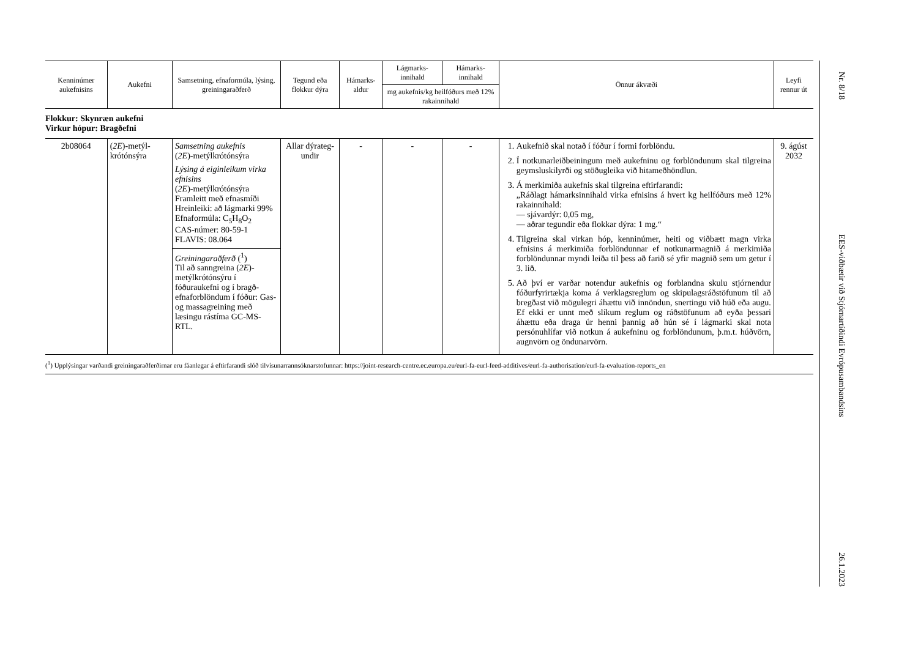| Kenninúmer aukefnisins | Aukefni | Samsetning, efnaformúla, lýsing, greiningaraðferð | Tegund eða flokkur dýra | Hámarks-aldur | Lágmarks-innihald | Hámarks-innihald | Önnur ákvæði | Leyfi rennur út |
| --- | --- | --- | --- | --- | --- | --- | --- | --- |
| | | | | | mg aukefnis/kg heilfóðurs með 12% rakainnihald | | | |
| Flokkur: Skynræn aukefni Virkur hópur: Bragðefni | | | | | | | | |
| 2b08064 | ( 2E )-metýl-krótónsýra | Samsetning aukefnis ( 2E )-metýlkrótónsýra Lýsing á eiginleikum virka efnisins ( 2E )-metýlkrótónsýra Framleitt með efnasmíði Hreinleiki: að lágmarki 99% Efnaformúla: C<sub>5</sub>H<sub>8</sub>O<sub>2</sub> CAS-númer: 80-59-1 FLAVIS: 08.064 Greiningaraðferð (<sup>1</sup>) Til að sanngreina ( 2E )-metýlkrótónsýru í fóðuraukefni og í bragð-efnaforblöndum í fóður: Gas- og massagreining með læsingu rástíma GC-MS-RTL. | Allar dýrateg-undir | - | - | - | 1. Aukefnið skal notað í fóður í formi forblöndu. 2. Í notkunarleiðbeiningum með aukefninu og forblöndunum skal tilgreina geymsluskilyrði og stöðugleika við hitameðhöndlun. 3. Á merkimiða aukefnis skal tilgreina eftirfarandi: „Ráðlagt hámarksinnihald virka efnisins á hvert kg heilfóðurs með 12% rakainnihald: — sjávardýr: 0,05 mg, — aðrar tegundir eða flokkar dýra: 1 mg.“ 4. Tilgreina skal virkan hóp, kenninúmer, heiti og viðbætt magn virka efnisins á merkimiða forblöndunnar ef notkunarmagnið á merkimiða forblöndunnar myndi leiða til þess að farið sé yfir magnið sem um getur í 3. lið. 5. Að því er varðar notendur aukefnis og forblandna skulu stjórnendur fóðurfyrirtækja koma á verklagsreglum og skipulagsráðstöfunum til að bregðast við mögulegri áhættu við innöndun, snertingu við húð eða augu. Ef ekki er unnt með slíkum reglum og ráðstöfunum að eyða þessari áhættu eða draga úr henni þannig að hún sé í lágmarki skal nota persónuhlífar við notkun á aukefninu og forblöndunum, þ.m.t. húðvörn, augnvörn og öndunarvörn. | 9. ágúst 2032 |
(<sup>1</sup>) Upplýsingar varðandi greiningaraðferðirnar eru fáanlegar á eftirfarandi slóð tilvísunarrannsóknarstofunnar: https://joint-research-centre.ec.europa.eu/eurl-fa-eurl-feed-additives/eurl-fa-authorisation/eurl-fa-evaluation-reports_en
Nr. 8/18
EES-viðbætir við Stjórnartíðindi Evrópusambandsins
26.1.2023